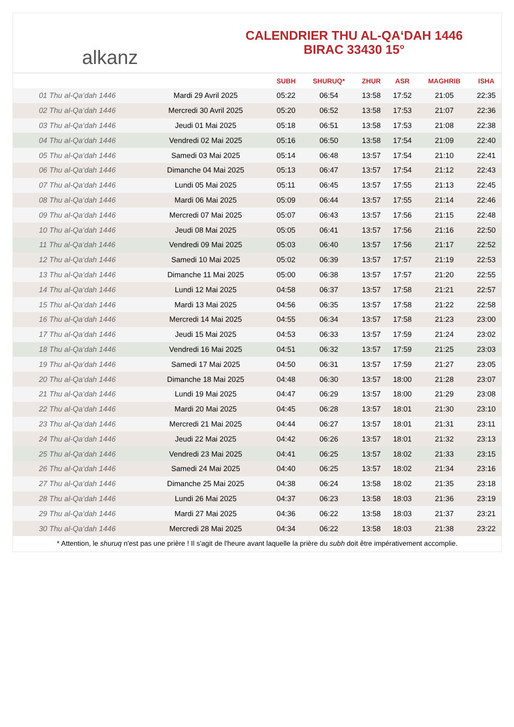alkanz
CALENDRIER THU AL-QA‘DAH 1446
BIRAC 33430 15°
| | | SUBH | SHURUQ* | ZHUR | ASR | MAGHRIB | ISHA |
| --- | --- | --- | --- | --- | --- | --- | --- |
| 01 Thu al-Qa‘dah 1446 | Mardi 29 Avril 2025 | 05:22 | 06:54 | 13:58 | 17:52 | 21:05 | 22:35 |
| 02 Thu al-Qa‘dah 1446 | Mercredi 30 Avril 2025 | 05:20 | 06:52 | 13:58 | 17:53 | 21:07 | 22:36 |
| 03 Thu al-Qa‘dah 1446 | Jeudi 01 Mai 2025 | 05:18 | 06:51 | 13:58 | 17:53 | 21:08 | 22:38 |
| 04 Thu al-Qa‘dah 1446 | Vendredi 02 Mai 2025 | 05:16 | 06:50 | 13:58 | 17:54 | 21:09 | 22:40 |
| 05 Thu al-Qa‘dah 1446 | Samedi 03 Mai 2025 | 05:14 | 06:48 | 13:57 | 17:54 | 21:10 | 22:41 |
| 06 Thu al-Qa‘dah 1446 | Dimanche 04 Mai 2025 | 05:13 | 06:47 | 13:57 | 17:54 | 21:12 | 22:43 |
| 07 Thu al-Qa‘dah 1446 | Lundi 05 Mai 2025 | 05:11 | 06:45 | 13:57 | 17:55 | 21:13 | 22:45 |
| 08 Thu al-Qa‘dah 1446 | Mardi 06 Mai 2025 | 05:09 | 06:44 | 13:57 | 17:55 | 21:14 | 22:46 |
| 09 Thu al-Qa‘dah 1446 | Mercredi 07 Mai 2025 | 05:07 | 06:43 | 13:57 | 17:56 | 21:15 | 22:48 |
| 10 Thu al-Qa‘dah 1446 | Jeudi 08 Mai 2025 | 05:05 | 06:41 | 13:57 | 17:56 | 21:16 | 22:50 |
| 11 Thu al-Qa‘dah 1446 | Vendredi 09 Mai 2025 | 05:03 | 06:40 | 13:57 | 17:56 | 21:17 | 22:52 |
| 12 Thu al-Qa‘dah 1446 | Samedi 10 Mai 2025 | 05:02 | 06:39 | 13:57 | 17:57 | 21:19 | 22:53 |
| 13 Thu al-Qa‘dah 1446 | Dimanche 11 Mai 2025 | 05:00 | 06:38 | 13:57 | 17:57 | 21:20 | 22:55 |
| 14 Thu al-Qa‘dah 1446 | Lundi 12 Mai 2025 | 04:58 | 06:37 | 13:57 | 17:58 | 21:21 | 22:57 |
| 15 Thu al-Qa‘dah 1446 | Mardi 13 Mai 2025 | 04:56 | 06:35 | 13:57 | 17:58 | 21:22 | 22:58 |
| 16 Thu al-Qa‘dah 1446 | Mercredi 14 Mai 2025 | 04:55 | 06:34 | 13:57 | 17:58 | 21:23 | 23:00 |
| 17 Thu al-Qa‘dah 1446 | Jeudi 15 Mai 2025 | 04:53 | 06:33 | 13:57 | 17:59 | 21:24 | 23:02 |
| 18 Thu al-Qa‘dah 1446 | Vendredi 16 Mai 2025 | 04:51 | 06:32 | 13:57 | 17:59 | 21:25 | 23:03 |
| 19 Thu al-Qa‘dah 1446 | Samedi 17 Mai 2025 | 04:50 | 06:31 | 13:57 | 17:59 | 21:27 | 23:05 |
| 20 Thu al-Qa‘dah 1446 | Dimanche 18 Mai 2025 | 04:48 | 06:30 | 13:57 | 18:00 | 21:28 | 23:07 |
| 21 Thu al-Qa‘dah 1446 | Lundi 19 Mai 2025 | 04:47 | 06:29 | 13:57 | 18:00 | 21:29 | 23:08 |
| 22 Thu al-Qa‘dah 1446 | Mardi 20 Mai 2025 | 04:45 | 06:28 | 13:57 | 18:01 | 21:30 | 23:10 |
| 23 Thu al-Qa‘dah 1446 | Mercredi 21 Mai 2025 | 04:44 | 06:27 | 13:57 | 18:01 | 21:31 | 23:11 |
| 24 Thu al-Qa‘dah 1446 | Jeudi 22 Mai 2025 | 04:42 | 06:26 | 13:57 | 18:01 | 21:32 | 23:13 |
| 25 Thu al-Qa‘dah 1446 | Vendredi 23 Mai 2025 | 04:41 | 06:25 | 13:57 | 18:02 | 21:33 | 23:15 |
| 26 Thu al-Qa‘dah 1446 | Samedi 24 Mai 2025 | 04:40 | 06:25 | 13:57 | 18:02 | 21:34 | 23:16 |
| 27 Thu al-Qa‘dah 1446 | Dimanche 25 Mai 2025 | 04:38 | 06:24 | 13:58 | 18:02 | 21:35 | 23:18 |
| 28 Thu al-Qa‘dah 1446 | Lundi 26 Mai 2025 | 04:37 | 06:23 | 13:58 | 18:03 | 21:36 | 23:19 |
| 29 Thu al-Qa‘dah 1446 | Mardi 27 Mai 2025 | 04:36 | 06:22 | 13:58 | 18:03 | 21:37 | 23:21 |
| 30 Thu al-Qa‘dah 1446 | Mercredi 28 Mai 2025 | 04:34 | 06:22 | 13:58 | 18:03 | 21:38 | 23:22 |
* Attention, le shuruq n'est pas une prière ! Il s'agit de l'heure avant laquelle la prière du subh doit être impérativement accomplie.